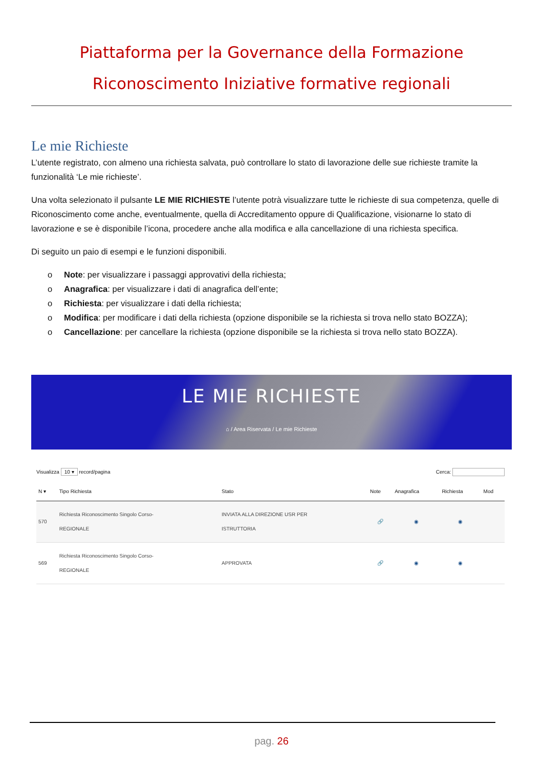Piattaforma per la Governance della Formazione
Riconoscimento Iniziative formative regionali
Le mie Richieste
L’utente registrato, con almeno una richiesta salvata, può controllare lo stato di lavorazione delle sue richieste tramite la funzionalità ‘Le mie richieste’.
Una volta selezionato il pulsante LE MIE RICHIESTE l’utente potrà visualizzare tutte le richieste di sua competenza, quelle di Riconoscimento come anche, eventualmente, quella di Accreditamento oppure di Qualificazione, visionarne lo stato di lavorazione e se è disponibile l’icona, procedere anche alla modifica e alla cancellazione di una richiesta specifica.
Di seguito un paio di esempi e le funzioni disponibili.
o Note: per visualizzare i passaggi approvativi della richiesta;
o Anagrafica: per visualizzare i dati di anagrafica dell’ente;
o Richiesta: per visualizzare i dati della richiesta;
o Modifica: per modificare i dati della richiesta (opzione disponibile se la richiesta si trova nello stato BOZZA);
o Cancellazione: per cancellare la richiesta (opzione disponibile se la richiesta si trova nello stato BOZZA).
LE MIE RICHIESTE
⌂ / Area Riservata / Le mie Richieste
Visualizza 10 ▾ record/pagina Cerca:
| N ▾ | Tipo Richiesta | Stato | Note | Anagrafica | Richiesta | Mod |
| --- | --- | --- | --- | --- | --- | --- |
| 570 | Richiesta Riconoscimento Singolo Corso- REGIONALE | INVIATA ALLA DIREZIONE USR PER ISTRUTTORIA | 🔗 | ◉ | ◉ | |
| 569 | Richiesta Riconoscimento Singolo Corso- REGIONALE | APPROVATA | 🔗 | ◉ | ◉ | |
pag. 26